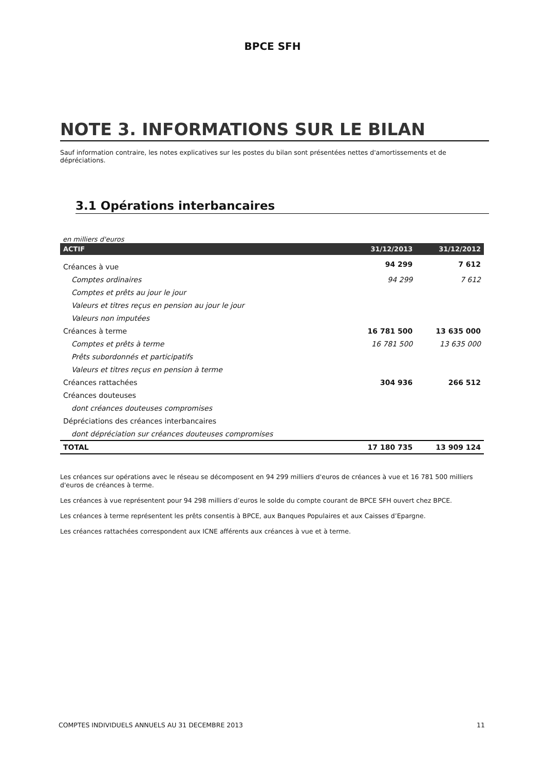BPCE SFH
NOTE 3. INFORMATIONS SUR LE BILAN
Sauf information contraire, les notes explicatives sur les postes du bilan sont présentées nettes d'amortissements et de dépréciations.
3.1 Opérations interbancaires
en milliers d'euros
| ACTIF | 31/12/2013 | 31/12/2012 |
| --- | --- | --- |
| Créances à vue | 94 299 | 7 612 |
| Comptes ordinaires | 94 299 | 7 612 |
| Comptes et prêts au jour le jour | | |
| Valeurs et titres reçus en pension au jour le jour | | |
| Valeurs non imputées | | |
| Créances à terme | 16 781 500 | 13 635 000 |
| Comptes et prêts à terme | 16 781 500 | 13 635 000 |
| Prêts subordonnés et participatifs | | |
| Valeurs et titres reçus en pension à terme | | |
| Créances rattachées | 304 936 | 266 512 |
| Créances douteuses | | |
| dont créances douteuses compromises | | |
| Dépréciations des créances interbancaires | | |
| dont dépréciation sur créances douteuses compromises | | |
| TOTAL | 17 180 735 | 13 909 124 |
Les créances sur opérations avec le réseau se décomposent en 94 299 milliers d'euros de créances à vue et 16 781 500 milliers d'euros de créances à terme.
Les créances à vue représentent pour 94 298 milliers d’euros le solde du compte courant de BPCE SFH ouvert chez BPCE.
Les créances à terme représentent les prêts consentis à BPCE, aux Banques Populaires et aux Caisses d’Epargne.
Les créances rattachées correspondent aux ICNE afférents aux créances à vue et à terme.
COMPTES INDIVIDUELS ANNUELS AU 31 DECEMBRE 2013 11